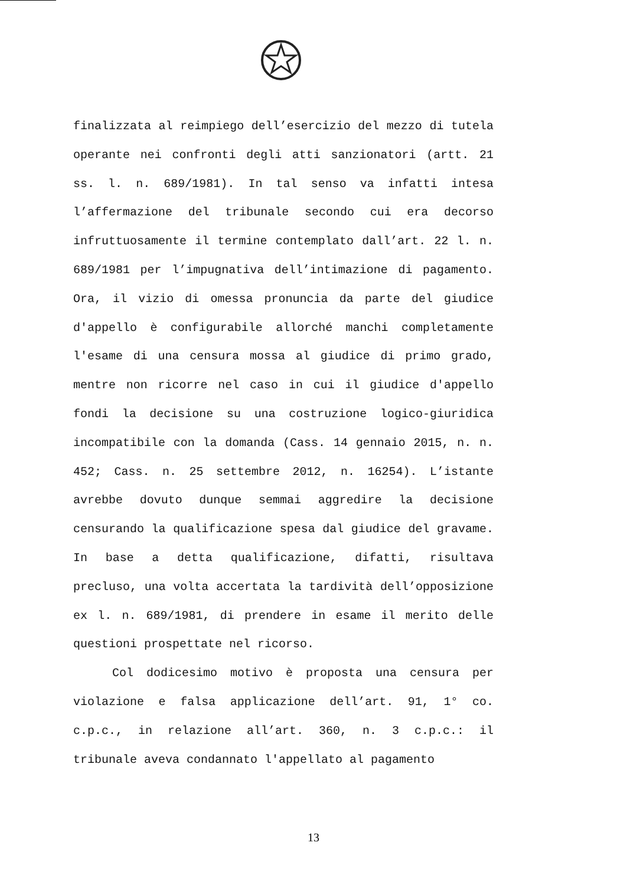finalizzata al reimpiego dell’esercizio del mezzo di tutela operante nei confronti degli atti sanzionatori (artt. 21 ss. l. n. 689/1981). In tal senso va infatti intesa l’affermazione del tribunale secondo cui era decorso infruttuosamente il termine contemplato dall’art. 22 l. n. 689/1981 per l’impugnativa dell’intimazione di pagamento. Ora, il vizio di omessa pronuncia da parte del giudice d'appello è configurabile allorché manchi completamente l'esame di una censura mossa al giudice di primo grado, mentre non ricorre nel caso in cui il giudice d'appello fondi la decisione su una costruzione logico-giuridica incompatibile con la domanda (Cass. 14 gennaio 2015, n. n. 452; Cass. n. 25 settembre 2012, n. 16254). L’istante avrebbe dovuto dunque semmai aggredire la decisione censurando la qualificazione spesa dal giudice del gravame. In base a detta qualificazione, difatti, risultava precluso, una volta accertata la tardività dell’opposizione ex l. n. 689/1981, di prendere in esame il merito delle questioni prospettate nel ricorso.
Col dodicesimo motivo è proposta una censura per violazione e falsa applicazione dell’art. 91, 1° co. c.p.c., in relazione all’art. 360, n. 3 c.p.c.: il tribunale aveva condannato l'appellato al pagamento
13